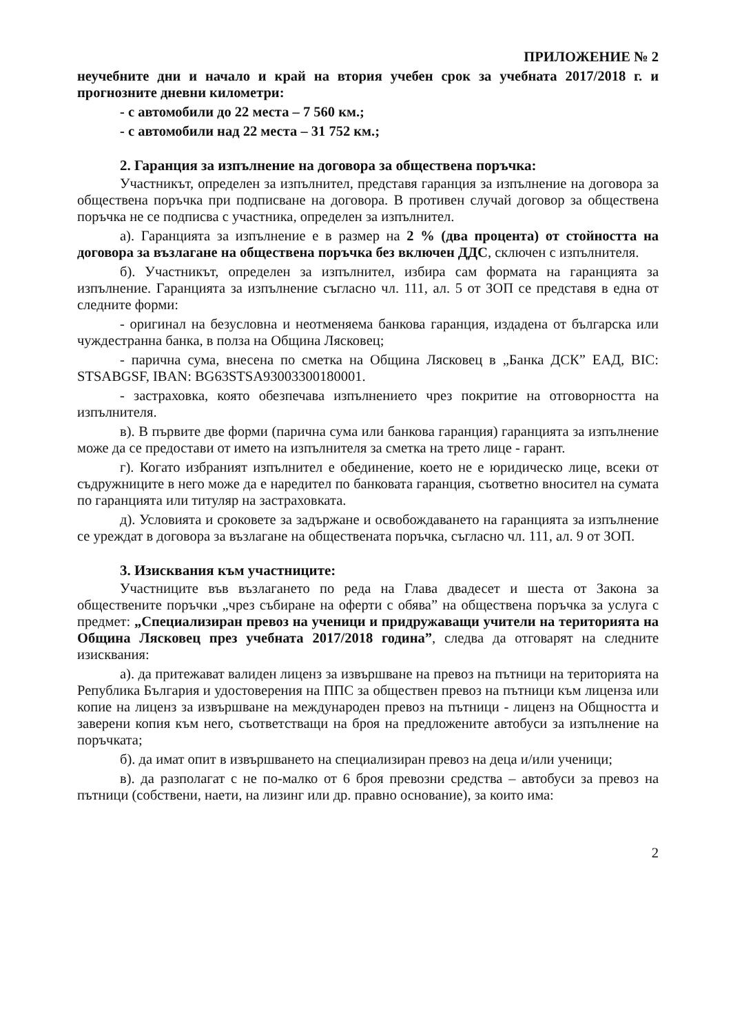ПРИЛОЖЕНИЕ № 2
неучебните дни и начало и край на втория учебен срок за учебната 2017/2018 г. и прогнозните дневни километри:
- с автомобили до 22 места – 7 560 км.;
- с автомобили над 22 места – 31 752 км.;
2. Гаранция за изпълнение на договора за обществена поръчка:
Участникът, определен за изпълнител, представя гаранция за изпълнение на договора за обществена поръчка при подписване на договора. В противен случай договор за обществена поръчка не се подписва с участника, определен за изпълнител.
а). Гаранцията за изпълнение е в размер на 2 % (два процента) от стойността на договора за възлагане на обществена поръчка без включен ДДС, сключен с изпълнителя.
б). Участникът, определен за изпълнител, избира сам формата на гаранцията за изпълнение. Гаранцията за изпълнение съгласно чл. 111, ал. 5 от ЗОП се представя в една от следните форми:
- оригинал на безусловна и неотменяема банкова гаранция, издадена от българска или чуждестранна банка, в полза на Община Лясковец;
- парична сума, внесена по сметка на Община Лясковец в „Банка ДСК” ЕАД, BIC: STSABGSF, IBAN: BG63STSA93003300180001.
- застраховка, която обезпечава изпълнението чрез покритие на отговорността на изпълнителя.
в). В първите две форми (парична сума или банкова гаранция) гаранцията за изпълнение може да се предостави от името на изпълнителя за сметка на трето лице - гарант.
г). Когато избраният изпълнител е обединение, което не е юридическо лице, всеки от съдружниците в него може да е наредител по банковата гаранция, съответно вносител на сумата по гаранцията или титуляр на застраховката.
д). Условията и сроковете за задържане и освобождаването на гаранцията за изпълнение се уреждат в договора за възлагане на обществената поръчка, съгласно чл. 111, ал. 9 от ЗОП.
3. Изисквания към участниците:
Участниците във възлагането по реда на Глава двадесет и шеста от Закона за обществените поръчки „чрез събиране на оферти с обява” на обществена поръчка за услуга с предмет: „Специализиран превоз на ученици и придружаващи учители на територията на Община Лясковец през учебната 2017/2018 година”, следва да отговарят на следните изисквания:
а). да притежават валиден лиценз за извършване на превоз на пътници на територията на Република България и удостоверения на ППС за обществен превоз на пътници към лиценза или копие на лиценз за извършване на международен превоз на пътници - лиценз на Общността и заверени копия към него, съответстващи на броя на предложените автобуси за изпълнение на поръчката;
б). да имат опит в извършването на специализиран превоз на деца и/или ученици;
в). да разполагат с не по-малко от 6 броя превозни средства – автобуси за превоз на пътници (собствени, наети, на лизинг или др. правно основание), за които има:
2